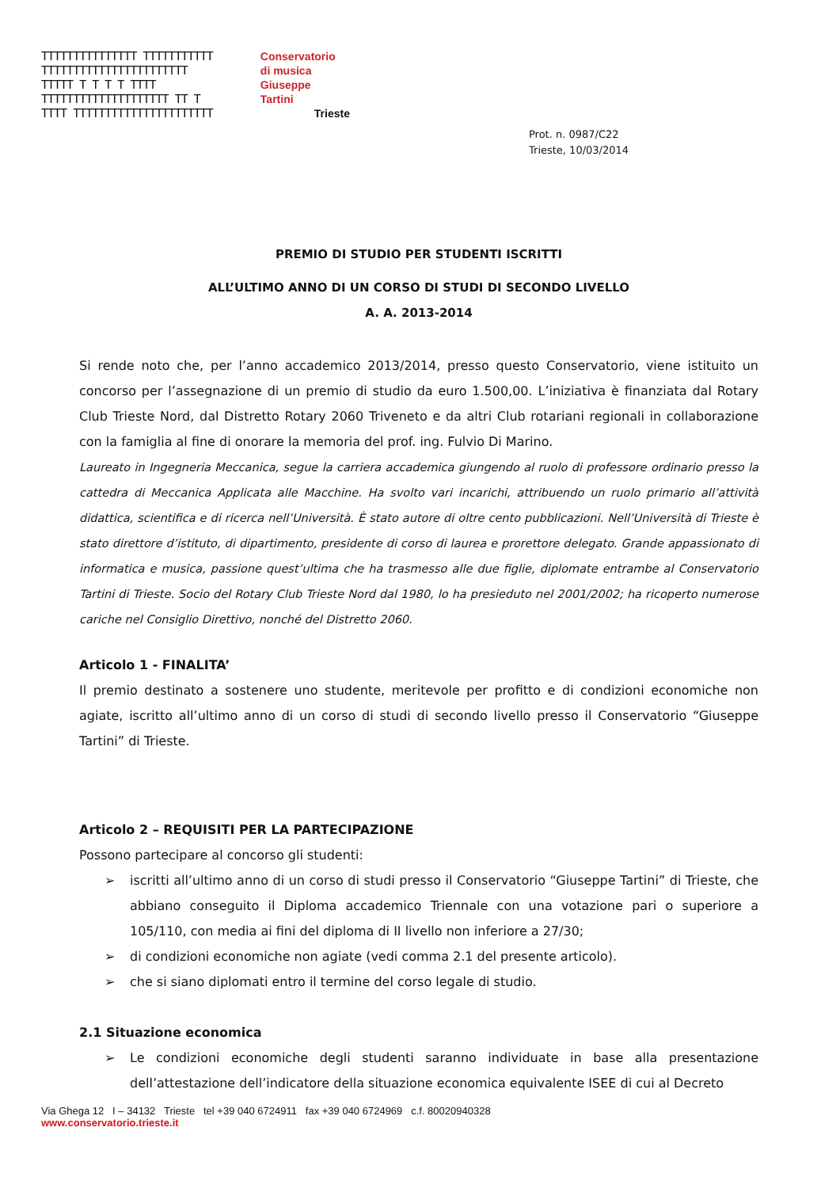TTTTTTTTTTTTTTT TTTTTTTTTTT
TTTTTTTTTTTTTTTTTTTTTTT
TTTTT T T T T TTTT
TTTTTTTTTTTTTTTTTTTT TT T
TTTT TTTTTTTTTTTTTTTTTTTTTT
Conservatorio
di musica
Giuseppe
Tartini
Trieste
Prot. n. 0987/C22
Trieste, 10/03/2014
PREMIO DI STUDIO PER STUDENTI ISCRITTI
ALL’ULTIMO ANNO DI UN CORSO DI STUDI DI SECONDO LIVELLO
A. A. 2013-2014
Si rende noto che, per l’anno accademico 2013/2014, presso questo Conservatorio, viene istituito un concorso per l’assegnazione di un premio di studio da euro 1.500,00. L’iniziativa è finanziata dal Rotary Club Trieste Nord, dal Distretto Rotary 2060 Triveneto e da altri Club rotariani regionali in collaborazione con la famiglia al fine di onorare la memoria del prof. ing. Fulvio Di Marino.
Laureato in Ingegneria Meccanica, segue la carriera accademica giungendo al ruolo di professore ordinario presso la cattedra di Meccanica Applicata alle Macchine. Ha svolto vari incarichi, attribuendo un ruolo primario all’attività didattica, scientifica e di ricerca nell’Università. È stato autore di oltre cento pubblicazioni. Nell’Università di Trieste è stato direttore d’istituto, di dipartimento, presidente di corso di laurea e prorettore delegato. Grande appassionato di informatica e musica, passione quest’ultima che ha trasmesso alle due figlie, diplomate entrambe al Conservatorio Tartini di Trieste. Socio del Rotary Club Trieste Nord dal 1980, lo ha presieduto nel 2001/2002; ha ricoperto numerose cariche nel Consiglio Direttivo, nonché del Distretto 2060.
Articolo 1 - FINALITA’
Il premio destinato a sostenere uno studente, meritevole per profitto e di condizioni economiche non agiate, iscritto all’ultimo anno di un corso di studi di secondo livello presso il Conservatorio “Giuseppe Tartini” di Trieste.
Articolo 2 – REQUISITI PER LA PARTECIPAZIONE
Possono partecipare al concorso gli studenti:
➢ iscritti all’ultimo anno di un corso di studi presso il Conservatorio “Giuseppe Tartini” di Trieste, che abbiano conseguito il Diploma accademico Triennale con una votazione pari o superiore a 105/110, con media ai fini del diploma di II livello non inferiore a 27/30;
➢ di condizioni economiche non agiate (vedi comma 2.1 del presente articolo).
➢ che si siano diplomati entro il termine del corso legale di studio.
2.1 Situazione economica
➢ Le condizioni economiche degli studenti saranno individuate in base alla presentazione dell’attestazione dell’indicatore della situazione economica equivalente ISEE di cui al Decreto
Via Ghega 12 I – 34132 Trieste tel +39 040 6724911 fax +39 040 6724969 c.f. 80020940328
www.conservatorio.trieste.it